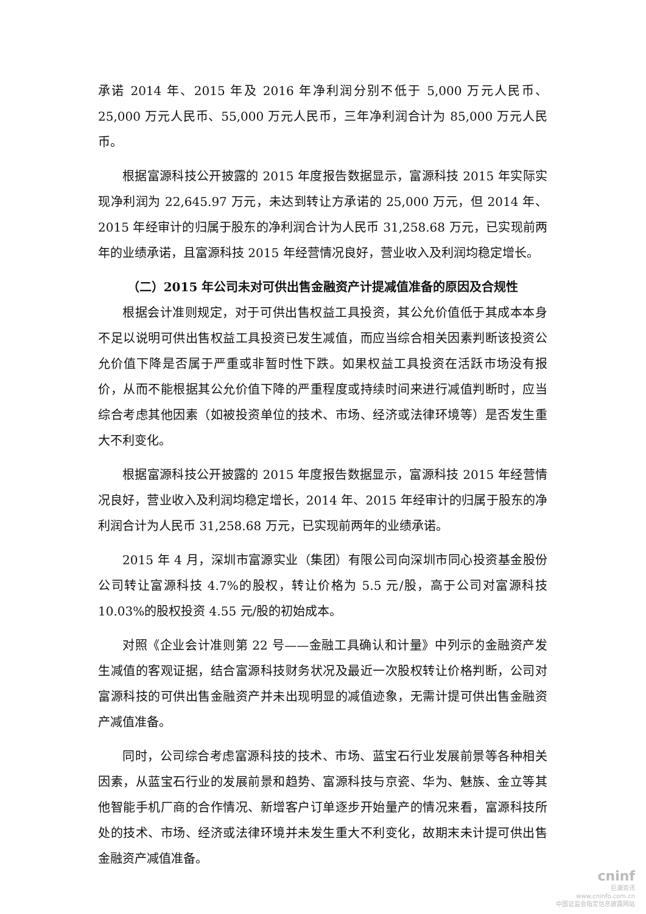承诺 2014 年、2015 年及 2016 年净利润分别不低于 5,000 万元人民币、25,000 万元人民币、55,000 万元人民币，三年净利润合计为 85,000 万元人民币。
根据富源科技公开披露的 2015 年度报告数据显示，富源科技 2015 年实际实现净利润为 22,645.97 万元，未达到转让方承诺的 25,000 万元，但 2014 年、2015 年经审计的归属于股东的净利润合计为人民币 31,258.68 万元，已实现前两年的业绩承诺，且富源科技 2015 年经营情况良好，营业收入及利润均稳定增长。
（二）2015 年公司未对可供出售金融资产计提减值准备的原因及合规性
根据会计准则规定，对于可供出售权益工具投资，其公允价值低于其成本本身不足以说明可供出售权益工具投资已发生减值，而应当综合相关因素判断该投资公允价值下降是否属于严重或非暂时性下跌。如果权益工具投资在活跃市场没有报价，从而不能根据其公允价值下降的严重程度或持续时间来进行减值判断时，应当综合考虑其他因素（如被投资单位的技术、市场、经济或法律环境等）是否发生重大不利变化。
根据富源科技公开披露的 2015 年度报告数据显示，富源科技 2015 年经营情况良好，营业收入及利润均稳定增长，2014 年、2015 年经审计的归属于股东的净利润合计为人民币 31,258.68 万元，已实现前两年的业绩承诺。
2015 年 4 月，深圳市富源实业（集团）有限公司向深圳市同心投资基金股份公司转让富源科技 4.7%的股权，转让价格为 5.5 元/股，高于公司对富源科技 10.03%的股权投资 4.55 元/股的初始成本。
对照《企业会计准则第 22 号——金融工具确认和计量》中列示的金融资产发生减值的客观证据，结合富源科技财务状况及最近一次股权转让价格判断，公司对富源科技的可供出售金融资产并未出现明显的减值迹象，无需计提可供出售金融资产减值准备。
同时，公司综合考虑富源科技的技术、市场、蓝宝石行业发展前景等各种相关因素，从蓝宝石行业的发展前景和趋势、富源科技与京瓷、华为、魅族、金立等其他智能手机厂商的合作情况、新增客户订单逐步开始量产的情况来看，富源科技所处的技术、市场、经济或法律环境并未发生重大不利变化，故期末未计提可供出售金融资产减值准备。
cninf
巨潮资讯
www.cninfo.com.cn
中国证监会指定信息披露网站